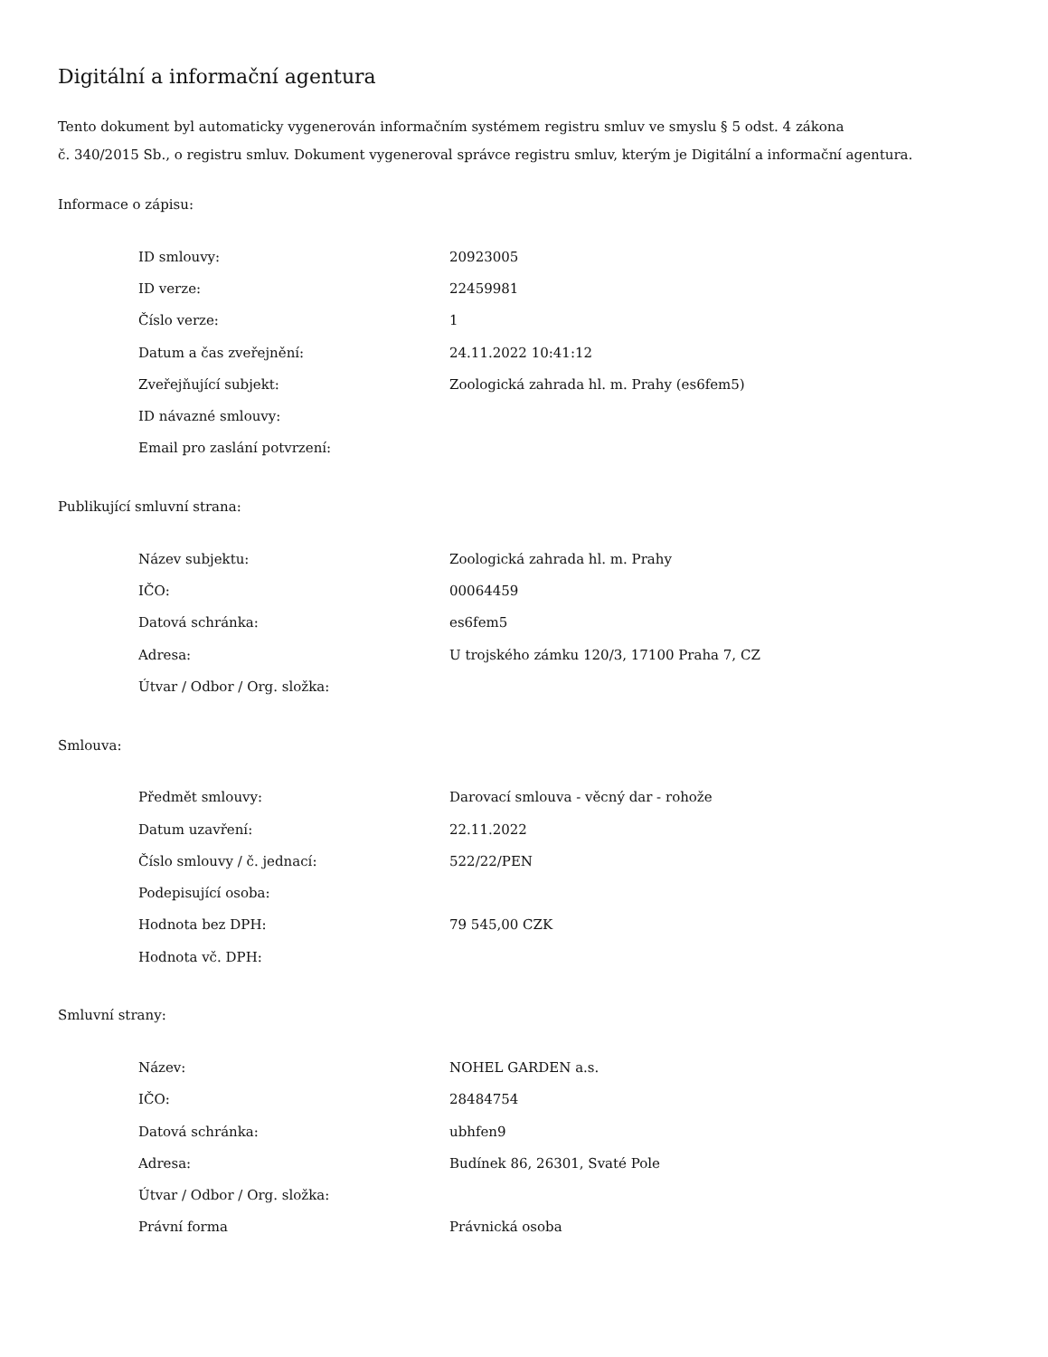Digitální a informační agentura
Tento dokument byl automaticky vygenerován informačním systémem registru smluv ve smyslu § 5 odst. 4 zákona
č. 340/2015 Sb., o registru smluv. Dokument vygeneroval správce registru smluv, kterým je Digitální a informační agentura.
Informace o zápisu:
| ID smlouvy: | 20923005 |
| ID verze: | 22459981 |
| Číslo verze: | 1 |
| Datum a čas zveřejnění: | 24.11.2022 10:41:12 |
| Zveřejňující subjekt: | Zoologická zahrada hl. m. Prahy (es6fem5) |
| ID návazné smlouvy: | |
| Email pro zaslání potvrzení: | |
Publikující smluvní strana:
| Název subjektu: | Zoologická zahrada hl. m. Prahy |
| IČO: | 00064459 |
| Datová schránka: | es6fem5 |
| Adresa: | U trojského zámku 120/3, 17100 Praha 7, CZ |
| Útvar / Odbor / Org. složka: | |
Smlouva:
| Předmět smlouvy: | Darovací smlouva - věcný dar - rohože |
| Datum uzavření: | 22.11.2022 |
| Číslo smlouvy / č. jednací: | 522/22/PEN |
| Podepisující osoba: | |
| Hodnota bez DPH: | 79 545,00 CZK |
| Hodnota vč. DPH: | |
Smluvní strany:
| Název: | NOHEL GARDEN a.s. |
| IČO: | 28484754 |
| Datová schránka: | ubhfen9 |
| Adresa: | Budínek 86, 26301, Svaté Pole |
| Útvar / Odbor / Org. složka: | |
| Právní forma | Právnická osoba |